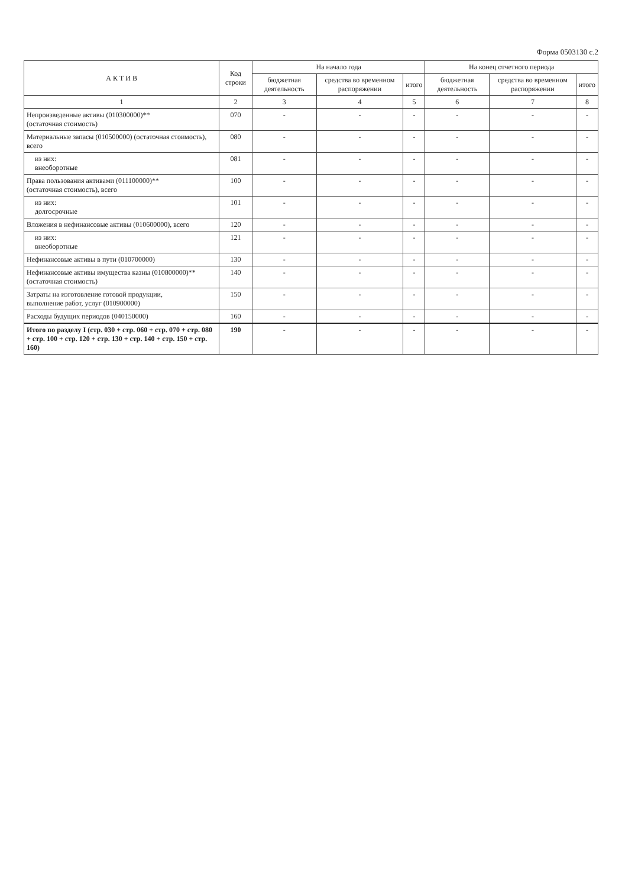Форма 0503130 с.2
| А К Т И В | Код строки | На начало года | | | На конец отчетного периода | | |
| --- | --- | --- | --- | --- | --- | --- | --- |
| | | бюджетная деятельность | средства во временном распоряжении | итого | бюджетная деятельность | средства во временном распоряжении | итого |
| 1 | 2 | 3 | 4 | 5 | 6 | 7 | 8 |
| Непроизведенные активы (010300000)** (остаточная стоимость) | 070 | - | - | - | - | - | - |
| Материальные запасы (010500000) (остаточная стоимость), всего | 080 | - | - | - | - | - | - |
| из них: внеоборотные | 081 | - | - | - | - | - | - |
| Права пользования активами (011100000)** (остаточная стоимость), всего | 100 | - | - | - | - | - | - |
| из них: долгосрочные | 101 | - | - | - | - | - | - |
| Вложения в нефинансовые активы (010600000), всего | 120 | - | - | - | - | - | - |
| из них: внеоборотные | 121 | - | - | - | - | - | - |
| Нефинансовые активы в пути (010700000) | 130 | - | - | - | - | - | - |
| Нефинансовые активы имущества казны (010800000)** (остаточная стоимость) | 140 | - | - | - | - | - | - |
| Затраты на изготовление готовой продукции, выполнение работ, услуг (010900000) | 150 | - | - | - | - | - | - |
| Расходы будущих периодов (040150000) | 160 | - | - | - | - | - | - |
| Итого по разделу I (стр. 030 + стр. 060 + стр. 070 + стр. 080 + стр. 100 + стр. 120 + стр. 130 + стр. 140 + стр. 150 + стр. 160) | 190 | - | - | - | - | - | - |